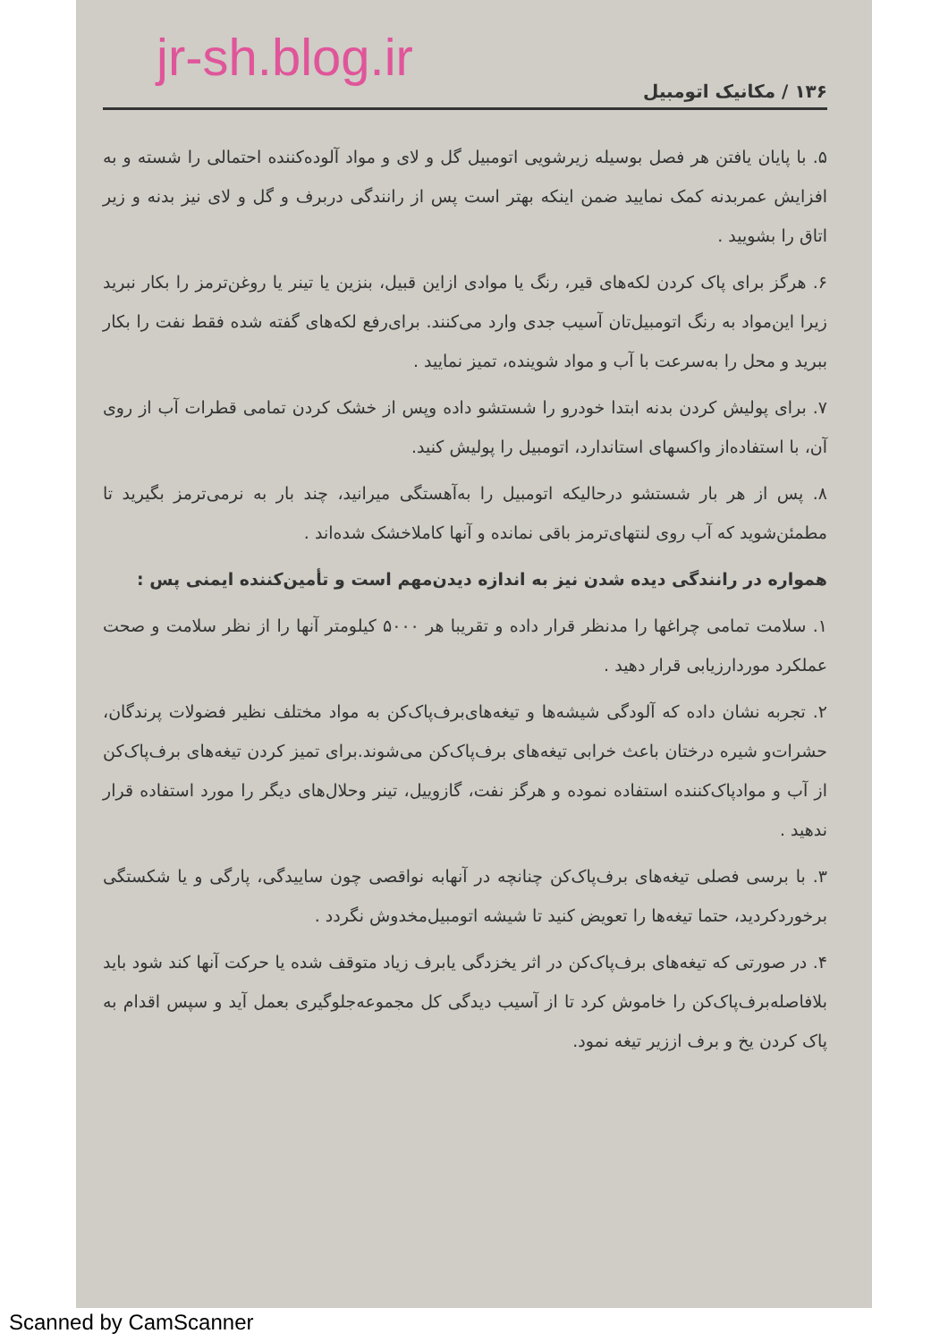jr-sh.blog.ir
۱۳۶ / مکانیک اتومبیل
۵. با پایان یافتن هر فصل بوسیله زیرشویی اتومبیل گل و لای و مواد آلوده‌کننده احتمالی را شسته و به افزایش عمربدنه کمک نمایید ضمن اینکه بهتر است پس از رانندگی دربرف و گل و لای نیز بدنه و زیر اتاق را بشویید .
۶. هرگز برای پاک کردن لکه‌های قیر، رنگ یا موادی ازاین قبیل، بنزین یا تینر یا روغن‌ترمز را بکار نبرید زیرا این‌مواد به رنگ اتومبیل‌تان آسیب جدی وارد می‌کنند. برای‌رفع لکه‌های گفته شده فقط نفت را بکار ببرید و محل را به‌سرعت با آب و مواد شوینده، تمیز نمایید .
۷. برای پولیش کردن بدنه ابتدا خودرو را شستشو داده وپس از خشک کردن تمامی قطرات آب از روی آن، با استفاده‌از واکسهای استاندارد، اتومبیل را پولیش کنید.
۸. پس از هر بار شستشو درحالیکه اتومبیل را به‌آهستگی میرانید، چند بار به نرمی‌ترمز بگیرید تا مطمئن‌شوید که آب روی لنتهای‌ترمز باقی نمانده و آنها کاملاخشک شده‌اند .
همواره در رانندگی دیده شدن نیز به اندازه دیدن‌مهم است و تأمین‌کننده ایمنی پس :
۱. سلامت تمامی چراغها را مدنظر قرار داده و تقریبا هر ۵۰۰۰ کیلومتر آنها را از نظر سلامت و صحت عملکرد موردارزیابی قرار دهید .
۲. تجربه نشان داده که آلودگی شیشه‌ها و تیغه‌های‌برف‌پاک‌کن به مواد مختلف نظیر فضولات پرندگان، حشرات‌و شیره درختان باعث خرابی تیغه‌های برف‌پاک‌کن می‌شوند.برای تمیز کردن تیغه‌های برف‌پاک‌کن از آب و موادپاک‌کننده استفاده نموده و هرگز نفت، گازوییل، تینر وحلال‌های دیگر را مورد استفاده قرار ندهید .
۳. با برسی فصلی تیغه‌های برف‌پاک‌کن چنانچه در آنهابه نواقصی چون ساییدگی، پارگی و یا شکستگی برخوردکردید، حتما تیغه‌ها را تعویض کنید تا شیشه اتومبیل‌مخدوش نگردد .
۴. در صورتی که تیغه‌های برف‌پاک‌کن در اثر یخزدگی یابرف زیاد متوقف شده یا حرکت آنها کند شود باید بلافاصله‌برف‌پاک‌کن را خاموش کرد تا از آسیب دیدگی کل مجموعه‌جلوگیری بعمل آید و سپس اقدام به پاک کردن یخ و برف اززیر تیغه نمود.
Scanned by CamScanner